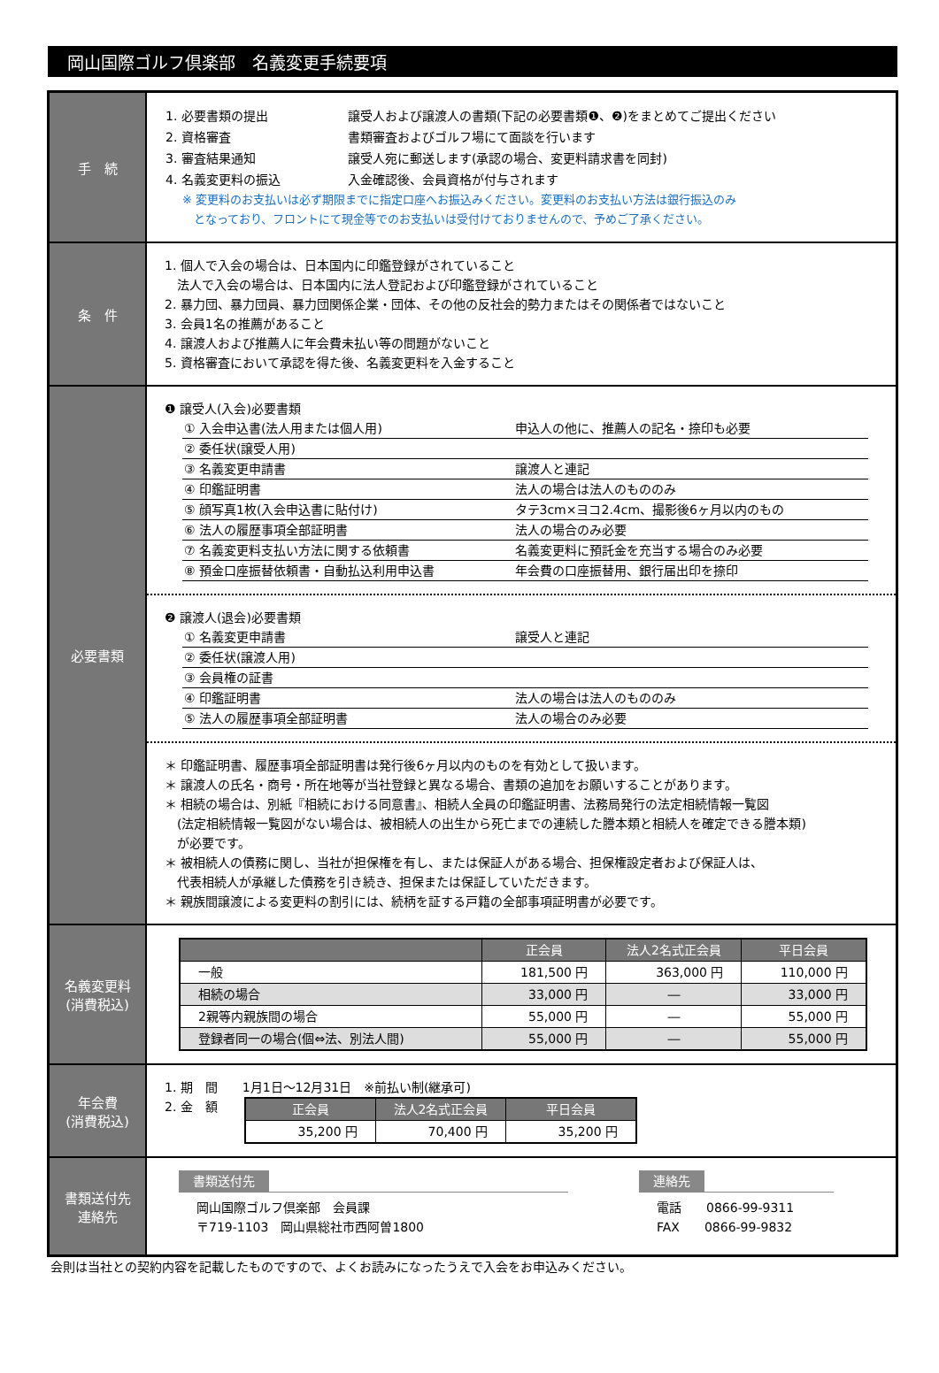岡山国際ゴルフ倶楽部　名義変更手続要項
| 手 続 | / 1. 必要書類の提出 / 譲受人および譲渡人の書類(下記の必要書類❶、❷)をまとめてご提出ください / / 2. 資格審査 / 書類審査およびゴルフ場にて面談を行います / / 3. 審査結果通知 / 譲受人宛に郵送します(承認の場合、変更料請求書を同封) / / 4. 名義変更料の振込 / 入金確認後、会員資格が付与されます / ※ 変更料のお支払いは必ず期限までに指定口座へお振込みください。変更料のお支払い方法は銀行振込のみ となっており、フロントにて現金等でのお支払いは受付けておりませんので、予めご了承ください。 |
| 条 件 | 1. 個人で入会の場合は、日本国内に印鑑登録がされていること 法人で入会の場合は、日本国内に法人登記および印鑑登録がされていること 2. 暴力団、暴力団員、暴力団関係企業・団体、その他の反社会的勢力またはその関係者ではないこと 3. 会員1名の推薦があること 4. 譲渡人および推薦人に年会費未払い等の問題がないこと 5. 資格審査において承認を得た後、名義変更料を入金すること |
| 必要書類 | ❶ 譲受人(入会)必要書類 / ① 入会申込書(法人用または個人用) / 申込人の他に、推薦人の記名・捺印も必要 / / ② 委任状(譲受人用) / / / ③ 名義変更申請書 / 譲渡人と連記 / / ④ 印鑑証明書 / 法人の場合は法人のもののみ / / ⑤ 顔写真1枚(入会申込書に貼付け) / タテ3cm×ヨコ2.4cm、撮影後6ヶ月以内のもの / / ⑥ 法人の履歴事項全部証明書 / 法人の場合のみ必要 / / ⑦ 名義変更料支払い方法に関する依頼書 / 名義変更料に預託金を充当する場合のみ必要 / / ⑧ 預金口座振替依頼書・自動払込利用申込書 / 年会費の口座振替用、銀行届出印を捺印 / ❷ 譲渡人(退会)必要書類 / ① 名義変更申請書 / 譲受人と連記 / / ② 委任状(譲渡人用) / / / ③ 会員権の証書 / / / ④ 印鑑証明書 / 法人の場合は法人のもののみ / / ⑤ 法人の履歴事項全部証明書 / 法人の場合のみ必要 / ＊ 印鑑証明書、履歴事項全部証明書は発行後6ヶ月以内のものを有効として扱います。 ＊ 譲渡人の氏名・商号・所在地等が当社登録と異なる場合、書類の追加をお願いすることがあります。 ＊ 相続の場合は、別紙『相続における同意書』、相続人全員の印鑑証明書、法務局発行の法定相続情報一覧図 (法定相続情報一覧図がない場合は、被相続人の出生から死亡までの連続した謄本類と相続人を確定できる謄本類) が必要です。 ＊ 被相続人の債務に関し、当社が担保権を有し、または保証人がある場合、担保権設定者および保証人は、 代表相続人が承継した債務を引き続き、担保または保証していただきます。 ＊ 親族間譲渡による変更料の割引には、続柄を証する戸籍の全部事項証明書が必要です。 |
| 名義変更料 (消費税込) | / / 正会員 / 法人2名式正会員 / 平日会員 / / --- / --- / --- / --- / / 一般 / 181,500 円 / 363,000 円 / 110,000 円 / / 相続の場合 / 33,000 円 / ― / 33,000 円 / / 2親等内親族間の場合 / 55,000 円 / ― / 55,000 円 / / 登録者同一の場合(個⇔法、別法人間) / 55,000 円 / ― / 55,000 円 / |
| 年会費 (消費税込) | 1. 期 間 1月1日～12月31日 ※前払い制(継承可) 2. 金 額 / 正会員 / 法人2名式正会員 / 平日会員 / / --- / --- / --- / / 35,200 円 / 70,400 円 / 35,200 円 / |
| 書類送付先 連絡先 | 書類送付先 岡山国際ゴルフ倶楽部 会員課 〒719-1103 岡山県総社市西阿曽1800 連絡先 電話 0866-99-9311 FAX 0866-99-9832 |
会則は当社との契約内容を記載したものですので、よくお読みになったうえで入会をお申込みください。